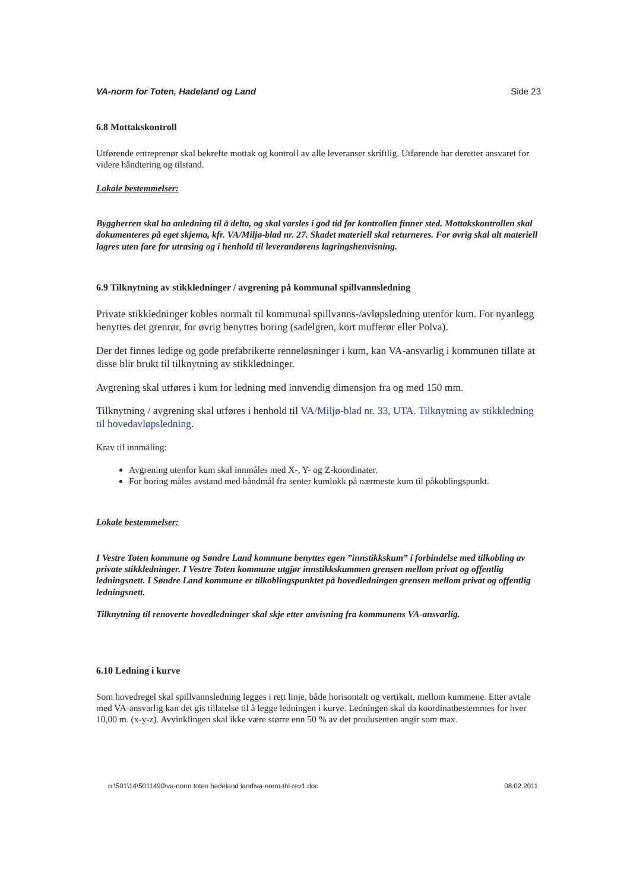VA-norm for Toten, Hadeland og Land Side 23
6.8 Mottakskontroll
Utførende entreprenør skal bekrefte mottak og kontroll av alle leveranser skriftlig. Utførende har deretter ansvaret for videre håndtering og tilstand.
Lokale bestemmelser:
Byggherren skal ha anledning til å delta, og skal varsles i god tid før kontrollen finner sted. Mottakskontrollen skal dokumenteres på eget skjema, kfr. VA/Miljø-blad nr. 27. Skadet materiell skal returneres. For øvrig skal alt materiell lagres uten fare for utrasing og i henhold til leverandørens lagringshenvisning.
6.9 Tilknytning av stikkledninger / avgrening på kommunal spillvannsledning
Private stikkledninger kobles normalt til kommunal spillvanns-/avløpsledning utenfor kum. For nyanlegg benyttes det grenrør, for øvrig benyttes boring (sadelgren, kort mufferør eller Polva).
Der det finnes ledige og gode prefabrikerte renneløsninger i kum, kan VA-ansvarlig i kommunen tillate at disse blir brukt til tilknytning av stikkledninger.
Avgrening skal utføres i kum for ledning med innvendig dimensjon fra og med 150 mm.
Tilknytning / avgrening skal utføres i henhold til VA/Miljø-blad nr. 33, UTA. Tilknytning av stikkledning til hovedavløpsledning.
Krav til innmåling:
Avgrening utenfor kum skal innmåles med X-, Y- og Z-koordinater.
For boring måles avstand med båndmål fra senter kumlokk på nærmeste kum til påkoblingspunkt.
Lokale bestemmelser:
I Vestre Toten kommune og Søndre Land kommune benyttes egen ”innstikkskum” i forbindelse med tilkobling av private stikkledninger. I Vestre Toten kommune utgjør innstikkskummen grensen mellom privat og offentlig ledningsnett. I Søndre Land kommune er tilkoblingspunktet på hovedledningen grensen mellom privat og offentlig ledningsnett.
Tilknytning til renoverte hovedledninger skal skje etter anvisning fra kommunens VA-ansvarlig.
6.10 Ledning i kurve
Som hovedregel skal spillvannsledning legges i rett linje, både horisontalt og vertikalt, mellom kummene. Etter avtale med VA-ansvarlig kan det gis tillatelse til å legge ledningen i kurve. Ledningen skal da koordinatbestemmes for hver 10,00 m. (x-y-z). Avvinklingen skal ikke være større enn 50 % av det produsenten angir som max.
n:\501\14\5011490\va-norm toten hadeland land\va-norm-thl-rev1.doc 08.02.2011